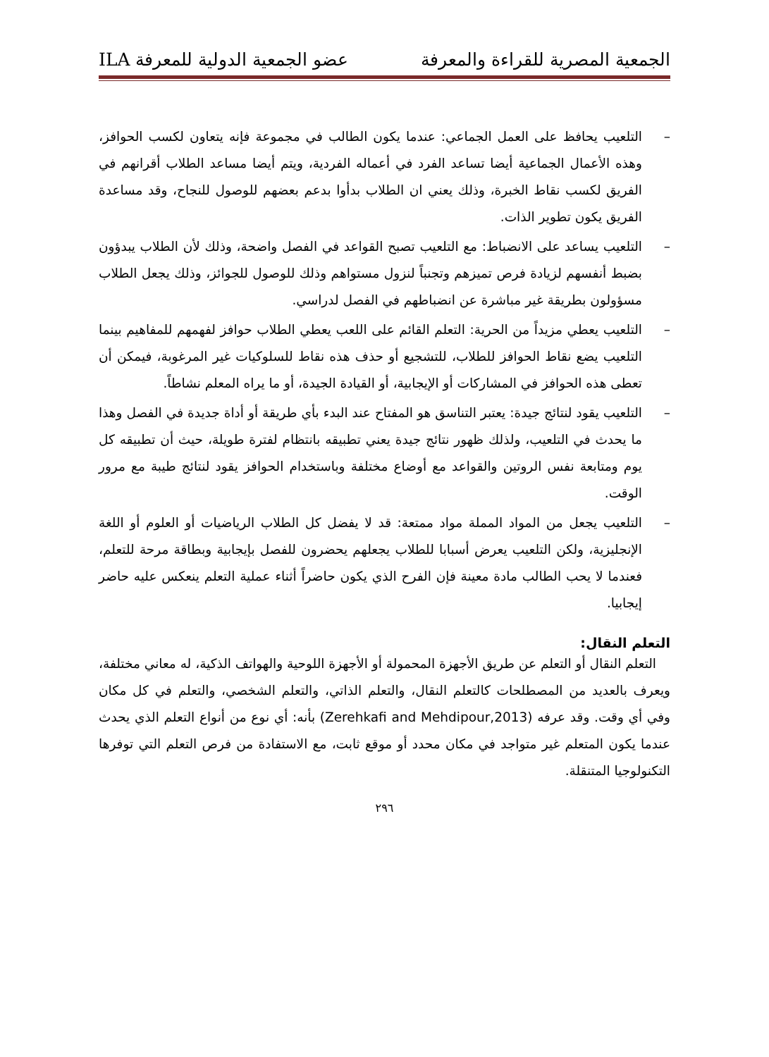الجمعية المصرية للقراءة والمعرفة عضو الجمعية الدولية للمعرفة ILA
– التلعيب يحافظ على العمل الجماعي: عندما يكون الطالب في مجموعة فإنه يتعاون لكسب الحوافز، وهذه الأعمال الجماعية أيضا تساعد الفرد في أعماله الفردية، ويتم أيضا مساعد الطلاب أقرانهم في الفريق لكسب نقاط الخبرة، وذلك يعني ان الطلاب بدأوا بدعم بعضهم للوصول للنجاح، وقد مساعدة الفريق يكون تطوير الذات.
– التلعيب يساعد على الانضباط: مع التلعيب تصبح القواعد في الفصل واضحة، وذلك لأن الطلاب يبدؤون بضبط أنفسهم لزيادة فرص تميزهم وتجنباً لنزول مستواهم وذلك للوصول للجوائز، وذلك يجعل الطلاب مسؤولون بطريقة غير مباشرة عن انضباطهم في الفصل لدراسي.
– التلعيب يعطي مزيداً من الحرية: التعلم القائم على اللعب يعطي الطلاب حوافز لفهمهم للمفاهيم بينما التلعيب يضع نقاط الحوافز للطلاب، للتشجيع أو حذف هذه نقاط للسلوكيات غير المرغوبة، فيمكن أن تعطى هذه الحوافز في المشاركات أو الإيجابية، أو القيادة الجيدة، أو ما يراه المعلم نشاطاً.
– التلعيب يقود لنتائج جيدة: يعتبر التناسق هو المفتاح عند البدء بأي طريقة أو أداة جديدة في الفصل وهذا ما يحدث في التلعيب، ولذلك ظهور نتائج جيدة يعني تطبيقه بانتظام لفترة طويلة، حيث أن تطبيقه كل يوم ومتابعة نفس الروتين والقواعد مع أوضاع مختلفة وباستخدام الحوافز يقود لنتائج طيبة مع مرور الوقت.
– التلعيب يجعل من المواد المملة مواد ممتعة: قد لا يفضل كل الطلاب الرياضيات أو العلوم أو اللغة الإنجليزية، ولكن التلعيب يعرض أسبابا للطلاب يجعلهم يحضرون للفصل بإيجابية وبطاقة مرحة للتعلم، فعندما لا يحب الطالب مادة معينة فإن الفرح الذي يكون حاضراً أثناء عملية التعلم ينعكس عليه حاضر إيجابيا.
التعلم النقال:
التعلم النقال أو التعلم عن طريق الأجهزة المحمولة أو الأجهزة اللوحية والهواتف الذكية، له معاني مختلفة، ويعرف بالعديد من المصطلحات كالتعلم النقال، والتعلم الذاتي، والتعلم الشخصي، والتعلم في كل مكان وفي أي وقت. وقد عرفه (Zerehkafi and Mehdipour,2013) بأنه: أي نوع من أنواع التعلم الذي يحدث عندما يكون المتعلم غير متواجد في مكان محدد أو موقع ثابت، مع الاستفادة من فرص التعلم التي توفرها التكنولوجيا المتنقلة.
٢٩٦